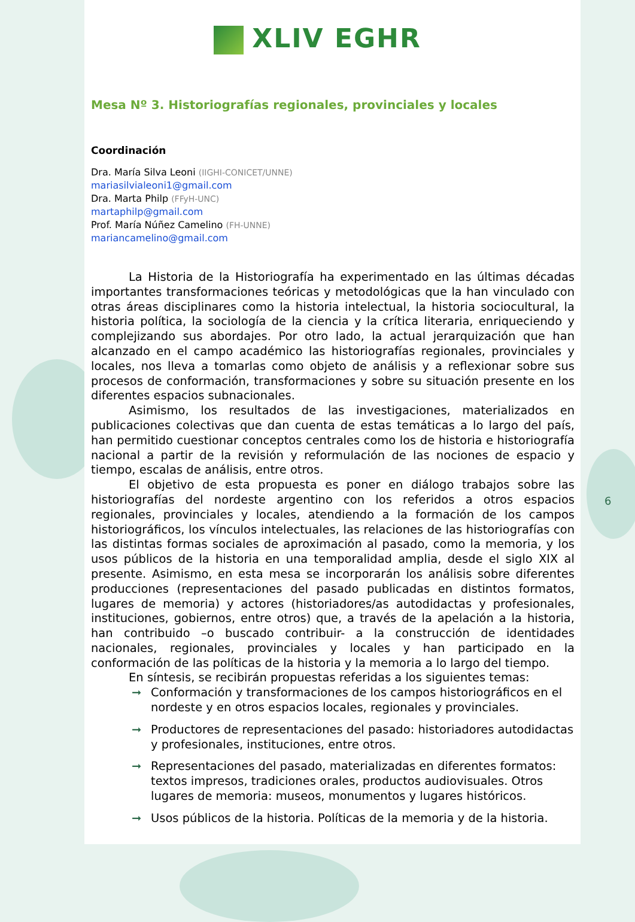XLIV EGHR
Mesa Nº 3. Historiografías regionales, provinciales y locales
Coordinación
Dra. María Silva Leoni (IIGHI-CONICET/UNNE)
mariasilvialeoni1@gmail.com
Dra. Marta Philp (FFyH-UNC)
martaphilp@gmail.com
Prof. María Núñez Camelino (FH-UNNE)
mariancamelino@gmail.com
La Historia de la Historiografía ha experimentado en las últimas décadas importantes transformaciones teóricas y metodológicas que la han vinculado con otras áreas disciplinares como la historia intelectual, la historia sociocultural, la historia política, la sociología de la ciencia y la crítica literaria, enriqueciendo y complejizando sus abordajes. Por otro lado, la actual jerarquización que han alcanzado en el campo académico las historiografías regionales, provinciales y locales, nos lleva a tomarlas como objeto de análisis y a reflexionar sobre sus procesos de conformación, transformaciones y sobre su situación presente en los diferentes espacios subnacionales.
Asimismo, los resultados de las investigaciones, materializados en publicaciones colectivas que dan cuenta de estas temáticas a lo largo del país, han permitido cuestionar conceptos centrales como los de historia e historiografía nacional a partir de la revisión y reformulación de las nociones de espacio y tiempo, escalas de análisis, entre otros.
El objetivo de esta propuesta es poner en diálogo trabajos sobre las historiografías del nordeste argentino con los referidos a otros espacios regionales, provinciales y locales, atendiendo a la formación de los campos historiográficos, los vínculos intelectuales, las relaciones de las historiografías con las distintas formas sociales de aproximación al pasado, como la memoria, y los usos públicos de la historia en una temporalidad amplia, desde el siglo XIX al presente. Asimismo, en esta mesa se incorporarán los análisis sobre diferentes producciones (representaciones del pasado publicadas en distintos formatos, lugares de memoria) y actores (historiadores/as autodidactas y profesionales, instituciones, gobiernos, entre otros) que, a través de la apelación a la historia, han contribuido –o buscado contribuir- a la construcción de identidades nacionales, regionales, provinciales y locales y han participado en la conformación de las políticas de la historia y la memoria a lo largo del tiempo.
En síntesis, se recibirán propuestas referidas a los siguientes temas:
➞ Conformación y transformaciones de los campos historiográficos en el nordeste y en otros espacios locales, regionales y provinciales.
➞ Productores de representaciones del pasado: historiadores autodidactas y profesionales, instituciones, entre otros.
➞ Representaciones del pasado, materializadas en diferentes formatos: textos impresos, tradiciones orales, productos audiovisuales. Otros lugares de memoria: museos, monumentos y lugares históricos.
➞ Usos públicos de la historia. Políticas de la memoria y de la historia.
6